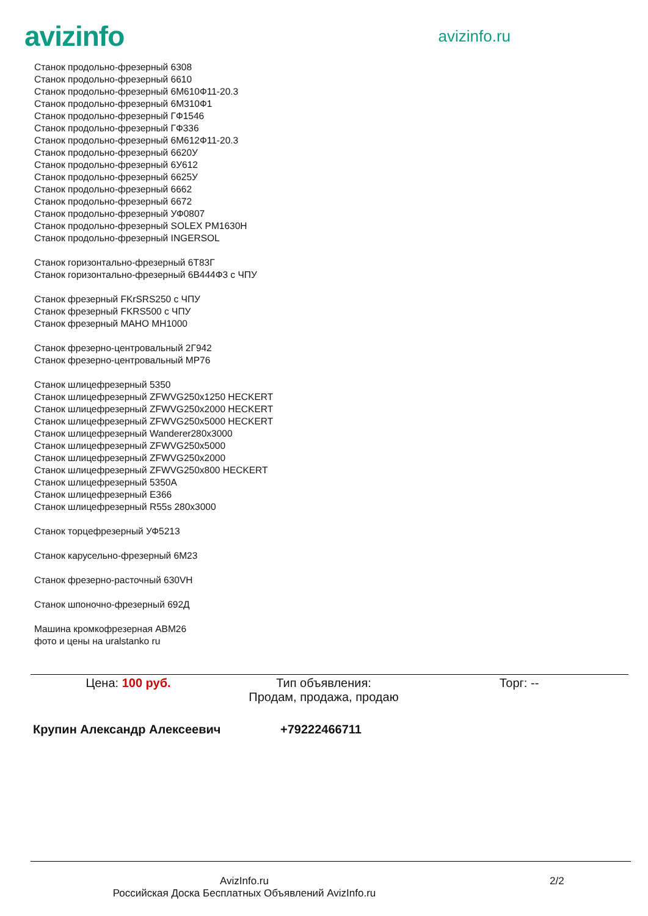avizinfo
avizinfo.ru
Станок продольно-фрезерный 6308
Станок продольно-фрезерный 6610
Станок продольно-фрезерный 6М610Ф11-20.3
Станок продольно-фрезерный 6М310Ф1
Станок продольно-фрезерный ГФ1546
Станок продольно-фрезерный ГФ336
Станок продольно-фрезерный 6М612Ф11-20.3
Станок продольно-фрезерный 6620У
Станок продольно-фрезерный 6У612
Станок продольно-фрезерный 6625У
Станок продольно-фрезерный 6662
Станок продольно-фрезерный 6672
Станок продольно-фрезерный УФ0807
Станок продольно-фрезерный SOLEX PM1630H
Станок продольно-фрезерный INGERSOL
Станок горизонтально-фрезерный 6Т83Г
Станок горизонтально-фрезерный 6В444Ф3 с ЧПУ
Станок фрезерный FKrSRS250 с ЧПУ
Станок фрезерный FKRS500 с ЧПУ
Станок фрезерный MAHO MH1000
Станок фрезерно-центровальный 2Г942
Станок фрезерно-центровальный МР76
Станок шлицефрезерный 5350
Станок шлицефрезерный ZFWVG250x1250 HECKERT
Станок шлицефрезерный ZFWVG250x2000 HECKERT
Станок шлицефрезерный ZFWVG250x5000 HECKERT
Станок шлицефрезерный Wanderer280x3000
Станок шлицефрезерный ZFWVG250x5000
Станок шлицефрезерный ZFWVG250x2000
Станок шлицефрезерный ZFWVG250x800 HECKERT
Станок шлицефрезерный 5350А
Станок шлицефрезерный Е366
Станок шлицефрезерный R55s 280x3000
Станок торцефрезерный УФ5213
Станок карусельно-фрезерный 6М23
Станок фрезерно-расточный 630VH
Станок шпоночно-фрезерный 692Д
Машина кромкофрезерная АВМ26
фото и цены на uralstanko ru
Цена: 100 руб. Тип объявления:
Продам, продажа, продаю
Торг: --
Крупин Александр Алексеевич +79222466711
AvizInfo.ru
Российская Доска Бесплатных Объявлений AvizInfo.ru
2/2